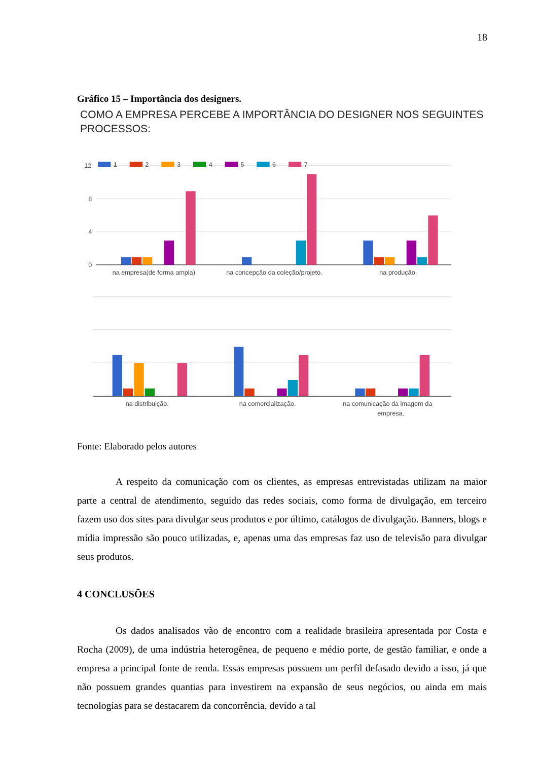18
Gráfico 15 – Importância dos designers.
COMO A EMPRESA PERCEBE A IMPORTÂNCIA DO DESIGNER NOS SEGUINTES PROCESSOS:
12
8
4
0
1
2
3
4
5
6
7
na empresa(de forma ampla)
na concepção da coleção/projeto.
na produção.
na distribuição.
na comercialização.
na comunicação da imagem da
empresa.
Fonte: Elaborado pelos autores
A respeito da comunicação com os clientes, as empresas entrevistadas utilizam na maior parte a central de atendimento, seguido das redes sociais, como forma de divulgação, em terceiro fazem uso dos sites para divulgar seus produtos e por último, catálogos de divulgação. Banners, blogs e mídia impressão são pouco utilizadas, e, apenas uma das empresas faz uso de televisão para divulgar seus produtos.
4 CONCLUSÕES
Os dados analisados vão de encontro com a realidade brasileira apresentada por Costa e Rocha (2009), de uma indústria heterogênea, de pequeno e médio porte, de gestão familiar, e onde a empresa a principal fonte de renda. Essas empresas possuem um perfil defasado devido a isso, já que não possuem grandes quantias para investirem na expansão de seus negócios, ou ainda em mais tecnologias para se destacarem da concorrência, devido a tal